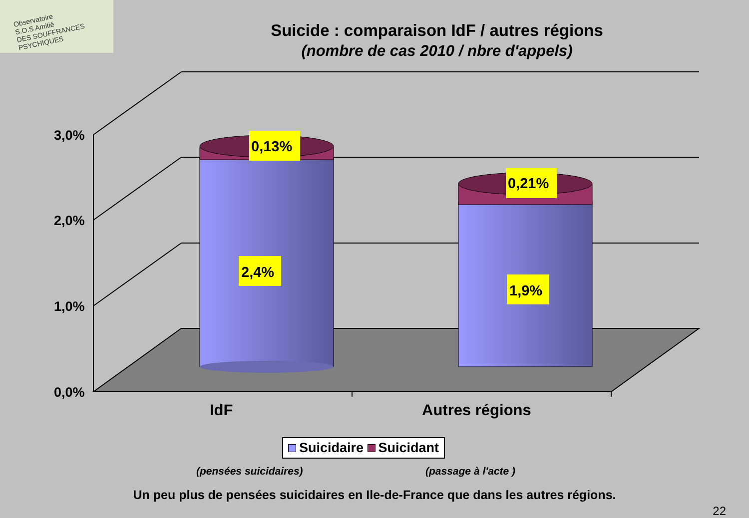Observatoire
S.O.S Amitié
DES SOUFFRANCES PSYCHIQUES
Suicide : comparaison IdF / autres régions
(nombre de cas 2010 / nbre d'appels)
3,0%
2,0%
1,0%
0,0%
IdF
Autres régions
0,13%
2,4%
0,21%
1,9%
Suicidaire Suicidant
(pensées suicidaires) (passage à l'acte )
Un peu plus de pensées suicidaires en Ile-de-France que dans les autres régions.
22